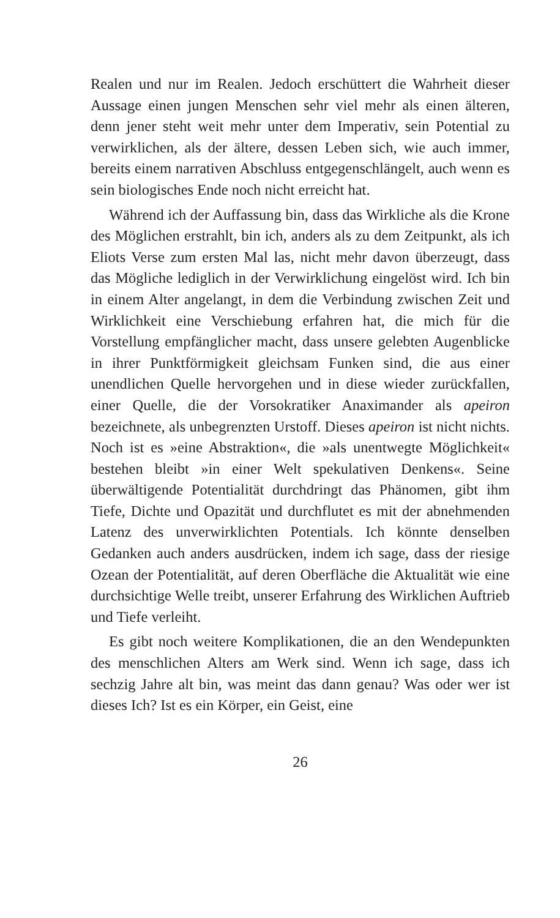Realen und nur im Realen. Jedoch erschüttert die Wahrheit dieser Aussage einen jungen Menschen sehr viel mehr als einen älteren, denn jener steht weit mehr unter dem Imperativ, sein Potential zu verwirklichen, als der ältere, dessen Leben sich, wie auch immer, bereits einem narrativen Abschluss entgegenschlängelt, auch wenn es sein biologisches Ende noch nicht erreicht hat.
Während ich der Auffassung bin, dass das Wirkliche als die Krone des Möglichen erstrahlt, bin ich, anders als zu dem Zeitpunkt, als ich Eliots Verse zum ersten Mal las, nicht mehr davon überzeugt, dass das Mögliche lediglich in der Verwirklichung eingelöst wird. Ich bin in einem Alter angelangt, in dem die Verbindung zwischen Zeit und Wirklichkeit eine Verschiebung erfahren hat, die mich für die Vorstellung empfänglicher macht, dass unsere gelebten Augenblicke in ihrer Punktförmigkeit gleichsam Funken sind, die aus einer unendlichen Quelle hervorgehen und in diese wieder zurückfallen, einer Quelle, die der Vorsokratiker Anaximander als apeiron bezeichnete, als unbegrenzten Urstoff. Dieses apeiron ist nicht nichts. Noch ist es »eine Abstraktion«, die »als unentwegte Möglichkeit« bestehen bleibt »in einer Welt spekulativen Denkens«. Seine überwältigende Potentialität durchdringt das Phänomen, gibt ihm Tiefe, Dichte und Opazität und durchflutet es mit der abnehmenden Latenz des unverwirklichten Potentials. Ich könnte denselben Gedanken auch anders ausdrücken, indem ich sage, dass der riesige Ozean der Potentialität, auf deren Oberfläche die Aktualität wie eine durchsichtige Welle treibt, unserer Erfahrung des Wirklichen Auftrieb und Tiefe verleiht.
Es gibt noch weitere Komplikationen, die an den Wendepunkten des menschlichen Alters am Werk sind. Wenn ich sage, dass ich sechzig Jahre alt bin, was meint das dann genau? Was oder wer ist dieses Ich? Ist es ein Körper, ein Geist, eine
26